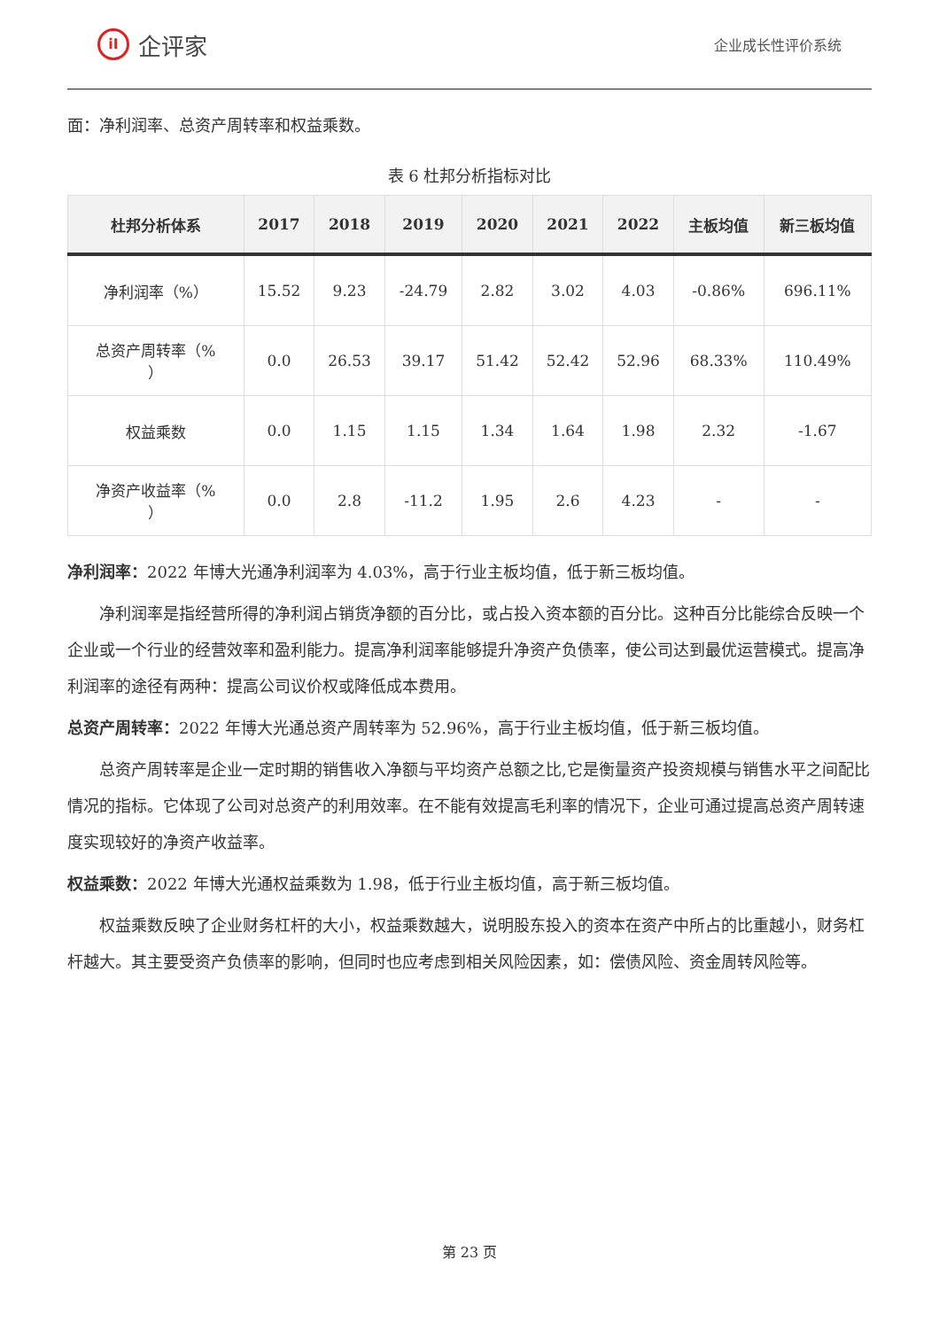iI
企评家
企业成长性评价系统
面：净利润率、总资产周转率和权益乘数。
表 6 杜邦分析指标对比
| 杜邦分析体系 | 2017 | 2018 | 2019 | 2020 | 2021 | 2022 | 主板均值 | 新三板均值 |
| --- | --- | --- | --- | --- | --- | --- | --- | --- |
| 净利润率（%） | 15.52 | 9.23 | -24.79 | 2.82 | 3.02 | 4.03 | -0.86% | 696.11% |
| 总资产周转率（% ） | 0.0 | 26.53 | 39.17 | 51.42 | 52.42 | 52.96 | 68.33% | 110.49% |
| 权益乘数 | 0.0 | 1.15 | 1.15 | 1.34 | 1.64 | 1.98 | 2.32 | -1.67 |
| 净资产收益率（% ） | 0.0 | 2.8 | -11.2 | 1.95 | 2.6 | 4.23 | - | - |
净利润率：2022 年博大光通净利润率为 4.03%，高于行业主板均值，低于新三板均值。
净利润率是指经营所得的净利润占销货净额的百分比，或占投入资本额的百分比。这种百分比能综合反映一个企业或一个行业的经营效率和盈利能力。提高净利润率能够提升净资产负债率，使公司达到最优运营模式。提高净利润率的途径有两种：提高公司议价权或降低成本费用。
总资产周转率：2022 年博大光通总资产周转率为 52.96%，高于行业主板均值，低于新三板均值。
总资产周转率是企业一定时期的销售收入净额与平均资产总额之比,它是衡量资产投资规模与销售水平之间配比情况的指标。它体现了公司对总资产的利用效率。在不能有效提高毛利率的情况下，企业可通过提高总资产周转速度实现较好的净资产收益率。
权益乘数：2022 年博大光通权益乘数为 1.98，低于行业主板均值，高于新三板均值。
权益乘数反映了企业财务杠杆的大小，权益乘数越大，说明股东投入的资本在资产中所占的比重越小，财务杠杆越大。其主要受资产负债率的影响，但同时也应考虑到相关风险因素，如：偿债风险、资金周转风险等。
第 23 页